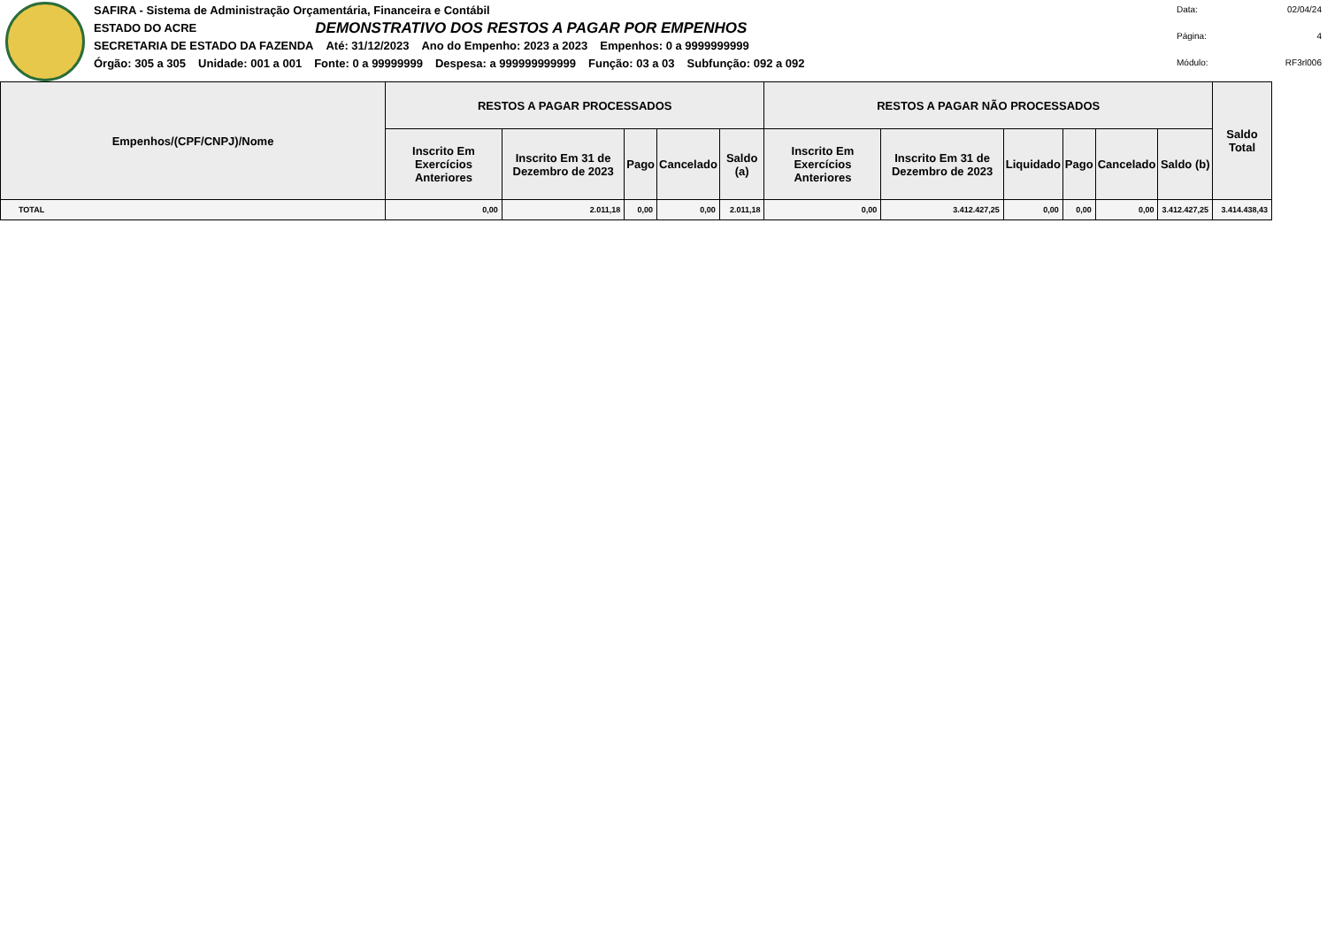SAFIRA - Sistema de Administração Orçamentária, Financeira e Contábil
ESTADO DO ACRE DEMONSTRATIVO DOS RESTOS A PAGAR POR EMPENHOS
SECRETARIA DE ESTADO DA FAZENDA Até: 31/12/2023 Ano do Empenho: 2023 a 2023 Empenhos: 0 a 9999999999
Órgão: 305 a 305 Unidade: 001 a 001 Fonte: 0 a 99999999 Despesa: a 999999999999 Função: 03 a 03 Subfunção: 092 a 092
Data: 02/04/24 Página: 4 Módulo: RF3rl006
| Empenhos/(CPF/CNPJ)/Nome | RESTOS A PAGAR PROCESSADOS | | | | | RESTOS A PAGAR NÃO PROCESSADOS | | | | | | Saldo Total |
| --- | --- | --- | --- | --- | --- | --- | --- | --- | --- | --- | --- | --- |
| | Inscrito Em Exercícios Anteriores | Inscrito Em 31 de Dezembro de 2023 | Pago | Cancelado | Saldo (a) | Inscrito Em Exercícios Anteriores | Inscrito Em 31 de Dezembro de 2023 | Liquidado | Pago | Cancelado | Saldo (b) | |
| TOTAL | 0,00 | 2.011,18 | 0,00 | 0,00 | 2.011,18 | 0,00 | 3.412.427,25 | 0,00 | 0,00 | 0,00 | 3.412.427,25 | 3.414.438,43 |